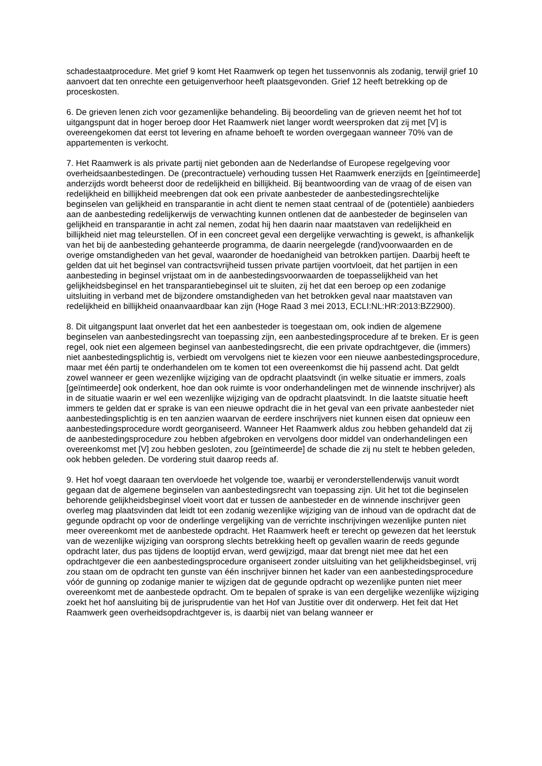schadestaatprocedure. Met grief 9 komt Het Raamwerk op tegen het tussenvonnis als zodanig, terwijl grief 10 aanvoert dat ten onrechte een getuigenverhoor heeft plaatsgevonden. Grief 12 heeft betrekking op de proceskosten.
6. De grieven lenen zich voor gezamenlijke behandeling. Bij beoordeling van de grieven neemt het hof tot uitgangspunt dat in hoger beroep door Het Raamwerk niet langer wordt weersproken dat zij met [V] is overeengekomen dat eerst tot levering en afname behoeft te worden overgegaan wanneer 70% van de appartementen is verkocht.
7. Het Raamwerk is als private partij niet gebonden aan de Nederlandse of Europese regelgeving voor overheidsaanbestedingen. De (precontractuele) verhouding tussen Het Raamwerk enerzijds en [geïntimeerde] anderzijds wordt beheerst door de redelijkheid en billijkheid. Bij beantwoording van de vraag of de eisen van redelijkheid en billijkheid meebrengen dat ook een private aanbesteder de aanbestedingsrechtelijke beginselen van gelijkheid en transparantie in acht dient te nemen staat centraal of de (potentiële) aanbieders aan de aanbesteding redelijkerwijs de verwachting kunnen ontlenen dat de aanbesteder de beginselen van gelijkheid en transparantie in acht zal nemen, zodat hij hen daarin naar maatstaven van redelijkheid en billijkheid niet mag teleurstellen. Of in een concreet geval een dergelijke verwachting is gewekt, is afhankelijk van het bij de aanbesteding gehanteerde programma, de daarin neergelegde (rand)voorwaarden en de overige omstandigheden van het geval, waaronder de hoedanigheid van betrokken partijen. Daarbij heeft te gelden dat uit het beginsel van contractsvrijheid tussen private partijen voortvloeit, dat het partijen in een aanbesteding in beginsel vrijstaat om in de aanbestedingsvoorwaarden de toepasselijkheid van het gelijkheidsbeginsel en het transparantiebeginsel uit te sluiten, zij het dat een beroep op een zodanige uitsluiting in verband met de bijzondere omstandigheden van het betrokken geval naar maatstaven van redelijkheid en billijkheid onaanvaardbaar kan zijn (Hoge Raad 3 mei 2013, ECLI:NL:HR:2013:BZ2900).
8. Dit uitgangspunt laat onverlet dat het een aanbesteder is toegestaan om, ook indien de algemene beginselen van aanbestedingsrecht van toepassing zijn, een aanbestedingsprocedure af te breken. Er is geen regel, ook niet een algemeen beginsel van aanbestedingsrecht, die een private opdrachtgever, die (immers) niet aanbestedingsplichtig is, verbiedt om vervolgens niet te kiezen voor een nieuwe aanbestedingsprocedure, maar met één partij te onderhandelen om te komen tot een overeenkomst die hij passend acht. Dat geldt zowel wanneer er geen wezenlijke wijziging van de opdracht plaatsvindt (in welke situatie er immers, zoals [geïntimeerde] ook onderkent, hoe dan ook ruimte is voor onderhandelingen met de winnende inschrijver) als in de situatie waarin er wel een wezenlijke wijziging van de opdracht plaatsvindt. In die laatste situatie heeft immers te gelden dat er sprake is van een nieuwe opdracht die in het geval van een private aanbesteder niet aanbestedingsplichtig is en ten aanzien waarvan de eerdere inschrijvers niet kunnen eisen dat opnieuw een aanbestedingsprocedure wordt georganiseerd. Wanneer Het Raamwerk aldus zou hebben gehandeld dat zij de aanbestedingsprocedure zou hebben afgebroken en vervolgens door middel van onderhandelingen een overeenkomst met [V] zou hebben gesloten, zou [geïntimeerde] de schade die zij nu stelt te hebben geleden, ook hebben geleden. De vordering stuit daarop reeds af.
9. Het hof voegt daaraan ten overvloede het volgende toe, waarbij er veronderstellenderwijs vanuit wordt gegaan dat de algemene beginselen van aanbestedingsrecht van toepassing zijn. Uit het tot die beginselen behorende gelijkheidsbeginsel vloeit voort dat er tussen de aanbesteder en de winnende inschrijver geen overleg mag plaatsvinden dat leidt tot een zodanig wezenlijke wijziging van de inhoud van de opdracht dat de gegunde opdracht op voor de onderlinge vergelijking van de verrichte inschrijvingen wezenlijke punten niet meer overeenkomt met de aanbestede opdracht. Het Raamwerk heeft er terecht op gewezen dat het leerstuk van de wezenlijke wijziging van oorsprong slechts betrekking heeft op gevallen waarin de reeds gegunde opdracht later, dus pas tijdens de looptijd ervan, werd gewijzigd, maar dat brengt niet mee dat het een opdrachtgever die een aanbestedingsprocedure organiseert zonder uitsluiting van het gelijkheidsbeginsel, vrij zou staan om de opdracht ten gunste van één inschrijver binnen het kader van een aanbestedingsprocedure vóór de gunning op zodanige manier te wijzigen dat de gegunde opdracht op wezenlijke punten niet meer overeenkomt met de aanbestede opdracht. Om te bepalen of sprake is van een dergelijke wezenlijke wijziging zoekt het hof aansluiting bij de jurisprudentie van het Hof van Justitie over dit onderwerp. Het feit dat Het Raamwerk geen overheidsopdrachtgever is, is daarbij niet van belang wanneer er